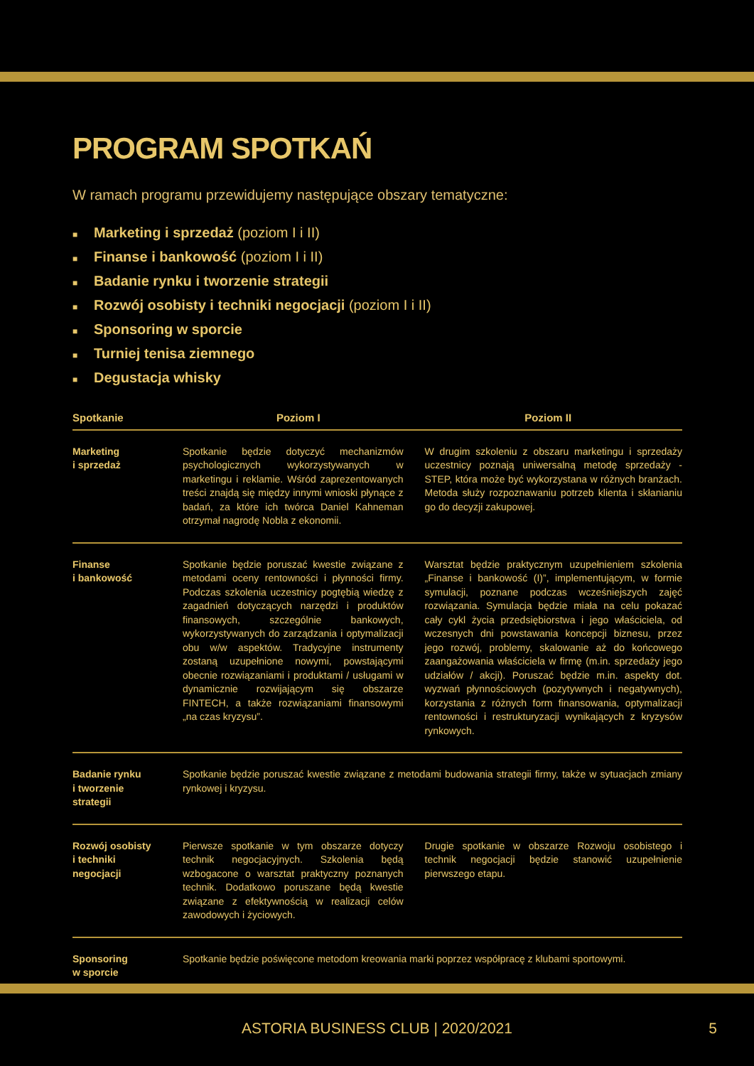PROGRAM SPOTKAŃ
W ramach programu przewidujemy następujące obszary tematyczne:
■ Marketing i sprzedaż (poziom I i II)
■ Finanse i bankowość (poziom I i II)
■ Badanie rynku i tworzenie strategii
■ Rozwój osobisty i techniki negocjacji (poziom I i II)
■ Sponsoring w sporcie
■ Turniej tenisa ziemnego
■ Degustacja whisky
| Spotkanie | Poziom I | Poziom II |
| --- | --- | --- |
| Marketing i sprzedaż | Spotkanie będzie dotyczyć mechanizmów psychologicznych wykorzystywanych w marketingu i reklamie. Wśród zaprezentowanych treści znajdą się między innymi wnioski płynące z badań, za które ich twórca Daniel Kahneman otrzymał nagrodę Nobla z ekonomii. | W drugim szkoleniu z obszaru marketingu i sprzedaży uczestnicy poznają uniwersalną metodę sprzedaży - STEP, która może być wykorzystana w różnych branżach. Metoda służy rozpoznawaniu potrzeb klienta i skłanianiu go do decyzji zakupowej. |
| Finanse i bankowość | Spotkanie będzie poruszać kwestie związane z metodami oceny rentowności i płynności firmy. Podczas szkolenia uczestnicy pogtębią wiedzę z zagadnień dotyczących narzędzi i produktów finansowych, szczególnie bankowych, wykorzystywanych do zarządzania i optymalizacji obu w/w aspektów. Tradycyjne instrumenty zostaną uzupełnione nowymi, powstającymi obecnie rozwiązaniami i produktami / usługami w dynamicznie rozwijającym się obszarze FINTECH, a także rozwiązaniami finansowymi „na czas kryzysu”. | Warsztat będzie praktycznym uzupełnieniem szkolenia „Finanse i bankowość (I)”, implementującym, w formie symulacji, poznane podczas wcześniejszych zajęć rozwiązania. Symulacja będzie miała na celu pokazać cały cykl życia przedsiębiorstwa i jego właściciela, od wczesnych dni powstawania koncepcji biznesu, przez jego rozwój, problemy, skalowanie aż do końcowego zaangażowania właściciela w firmę (m.in. sprzedaży jego udziałów / akcji). Poruszać będzie m.in. aspekty dot. wyzwań płynnościowych (pozytywnych i negatywnych), korzystania z różnych form finansowania, optymalizacji rentowności i restrukturyzacji wynikających z kryzysów rynkowych. |
| Badanie rynku i tworzenie strategii | Spotkanie będzie poruszać kwestie związane z metodami budowania strategii firmy, także w sytuacjach zmiany rynkowej i kryzysu. | |
| Rozwój osobisty i techniki negocjacji | Pierwsze spotkanie w tym obszarze dotyczy technik negocjacyjnych. Szkolenia będą wzbogacone o warsztat praktyczny poznanych technik. Dodatkowo poruszane będą kwestie związane z efektywnością w realizacji celów zawodowych i życiowych. | Drugie spotkanie w obszarze Rozwoju osobistego i technik negocjacji będzie stanowić uzupełnienie pierwszego etapu. |
| Sponsoring w sporcie | Spotkanie będzie poświęcone metodom kreowania marki poprzez współpracę z klubami sportowymi. | |
ASTORIA BUSINESS CLUB | 2020/2021 5